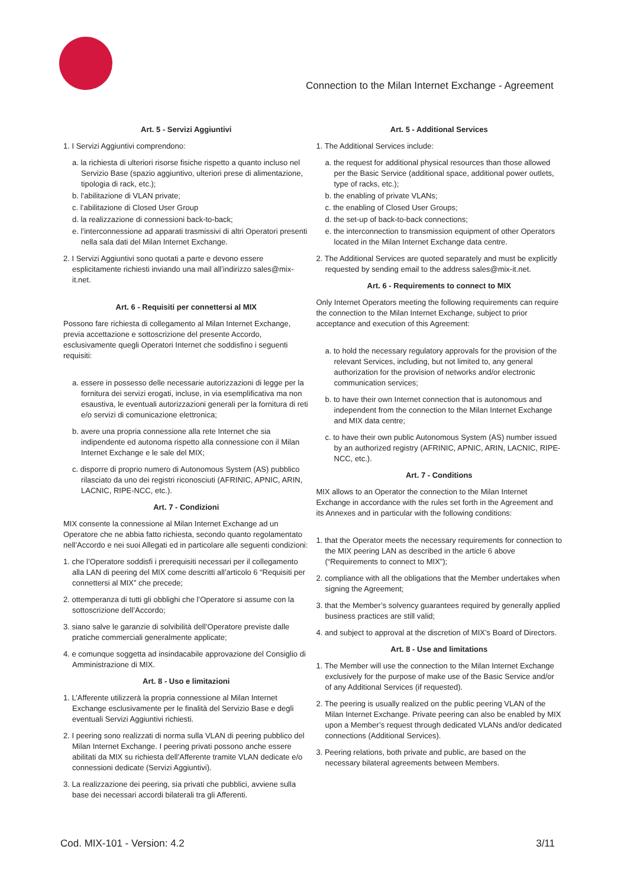Connection to the Milan Internet Exchange - Agreement
Art. 5 - Servizi Aggiuntivi
1. I Servizi Aggiuntivi comprendono:
a. la richiesta di ulteriori risorse fisiche rispetto a quanto incluso nel Servizio Base (spazio aggiuntivo, ulteriori prese di alimentazione, tipologia di rack, etc.);
b. l’abilitazione di VLAN private;
c. l’abilitazione di Closed User Group
d. la realizzazione di connessioni back-to-back;
e. l’interconnessione ad apparati trasmissivi di altri Operatori presenti nella sala dati del Milan Internet Exchange.
2. I Servizi Aggiuntivi sono quotati a parte e devono essere esplicitamente richiesti inviando una mail all’indirizzo sales@mix-it.net.
Art. 6 - Requisiti per connettersi al MIX
Possono fare richiesta di collegamento al Milan Internet Exchange, previa accettazione e sottoscrizione del presente Accordo, esclusivamente quegli Operatori Internet che soddisfino i seguenti requisiti:
a. essere in possesso delle necessarie autorizzazioni di legge per la fornitura dei servizi erogati, incluse, in via esemplificativa ma non esaustiva, le eventuali autorizzazioni generali per la fornitura di reti e/o servizi di comunicazione elettronica;
b. avere una propria connessione alla rete Internet che sia indipendente ed autonoma rispetto alla connessione con il Milan Internet Exchange e le sale del MIX;
c. disporre di proprio numero di Autonomous System (AS) pubblico rilasciato da uno dei registri riconosciuti (AFRINIC, APNIC, ARIN, LACNIC, RIPE-NCC, etc.).
Art. 7 - Condizioni
MIX consente la connessione al Milan Internet Exchange ad un Operatore che ne abbia fatto richiesta, secondo quanto regolamentato nell’Accordo e nei suoi Allegati ed in particolare alle seguenti condizioni:
1. che l’Operatore soddisfi i prerequisiti necessari per il collegamento alla LAN di peering del MIX come descritti all’articolo 6 “Requisiti per connettersi al MIX” che precede;
2. ottemperanza di tutti gli obblighi che l’Operatore si assume con la sottoscrizione dell’Accordo;
3. siano salve le garanzie di solvibilità dell’Operatore previste dalle pratiche commerciali generalmente applicate;
4. e comunque soggetta ad insindacabile approvazione del Consiglio di Amministrazione di MIX.
Art. 8 - Uso e limitazioni
1. L’Afferente utilizzerà la propria connessione al Milan Internet Exchange esclusivamente per le finalità del Servizio Base e degli eventuali Servizi Aggiuntivi richiesti.
2. I peering sono realizzati di norma sulla VLAN di peering pubblico del Milan Internet Exchange. I peering privati possono anche essere abilitati da MIX su richiesta dell’Afferente tramite VLAN dedicate e/o connessioni dedicate (Servizi Aggiuntivi).
3. La realizzazione dei peering, sia privati che pubblici, avviene sulla base dei necessari accordi bilaterali tra gli Afferenti.
Art. 5 - Additional Services
1. The Additional Services include:
a. the request for additional physical resources than those allowed per the Basic Service (additional space, additional power outlets, type of racks, etc.);
b. the enabling of private VLANs;
c. the enabling of Closed User Groups;
d. the set-up of back-to-back connections;
e. the interconnection to transmission equipment of other Operators located in the Milan Internet Exchange data centre.
2. The Additional Services are quoted separately and must be explicitly requested by sending email to the address sales@mix-it.net.
Art. 6 - Requirements to connect to MIX
Only Internet Operators meeting the following requirements can require the connection to the Milan Internet Exchange, subject to prior acceptance and execution of this Agreement:
a. to hold the necessary regulatory approvals for the provision of the relevant Services, including, but not limited to, any general authorization for the provision of networks and/or electronic communication services;
b. to have their own Internet connection that is autonomous and independent from the connection to the Milan Internet Exchange and MIX data centre;
c. to have their own public Autonomous System (AS) number issued by an authorized registry (AFRINIC, APNIC, ARIN, LACNIC, RIPE-NCC, etc.).
Art. 7 - Conditions
MIX allows to an Operator the connection to the Milan Internet Exchange in accordance with the rules set forth in the Agreement and its Annexes and in particular with the following conditions:
1. that the Operator meets the necessary requirements for connection to the MIX peering LAN as described in the article 6 above (“Requirements to connect to MIX”);
2. compliance with all the obligations that the Member undertakes when signing the Agreement;
3. that the Member’s solvency guarantees required by generally applied business practices are still valid;
4. and subject to approval at the discretion of MIX’s Board of Directors.
Art. 8 - Use and limitations
1. The Member will use the connection to the Milan Internet Exchange exclusively for the purpose of make use of the Basic Service and/or of any Additional Services (if requested).
2. The peering is usually realized on the public peering VLAN of the Milan Internet Exchange. Private peering can also be enabled by MIX upon a Member’s request through dedicated VLANs and/or dedicated connections (Additional Services).
3. Peering relations, both private and public, are based on the necessary bilateral agreements between Members.
Cod. MIX-101 - Version: 4.2 3/11